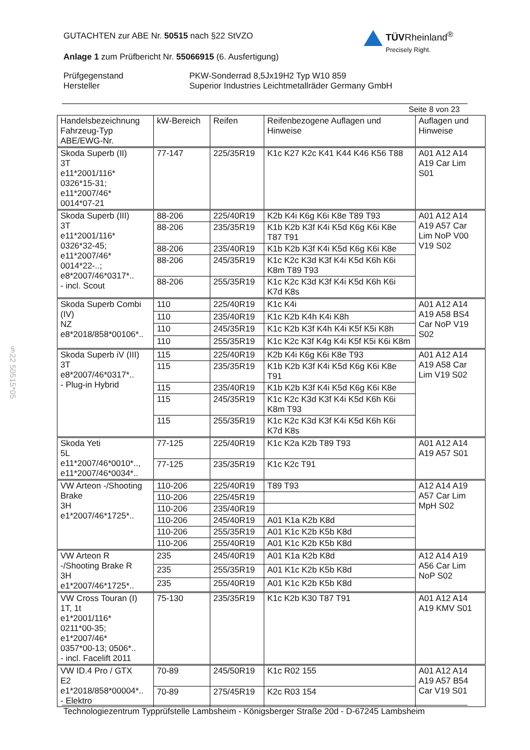GUTACHTEN zur ABE Nr. 50515 nach §22 StVZO
Anlage 1 zum Prüfbericht Nr. 55066915 (6. Ausfertigung)
Prüfgegenstand
Hersteller
PKW-Sonderrad 8,5Jx19H2 Typ W10 859
Superior Industries Leichtmetallräder Germany GmbH
TÜVRheinland<sup>®</sup>
Precisely Right.
Seite 8 von 23
§22 50515*05
| Handelsbezeichnung Fahrzeug-Typ ABE/EWG-Nr. | kW-Bereich | Reifen | Reifenbezogene Auflagen und Hinweise | Auflagen und Hinweise |
| --- | --- | --- | --- | --- |
| Skoda Superb (II) 3T e11*2001/116* 0326*15-31; e11*2007/46* 0014*07-21 | 77-147 | 225/35R19 | K1c K27 K2c K41 K44 K46 K56 T88 | A01 A12 A14 A19 Car Lim S01 |
| Skoda Superb (III) 3T e11*2001/116* 0326*32-45; e11*2007/46* 0014*22-..; e8*2007/46*0317*.. - incl. Scout | 88-206 | 225/40R19 | K2b K4i K6g K6i K8e T89 T93 | A01 A12 A14 A19 A57 Car Lim NoP V00 V19 S02 |
| | 88-206 | 235/35R19 | K1b K2b K3f K4i K5d K6g K6i K8e T87 T91 | |
| | 88-206 | 235/40R19 | K1b K2b K3f K4i K5d K6g K6i K8e | |
| | 88-206 | 245/35R19 | K1c K2c K3d K3f K4i K5d K6h K6i K8m T89 T93 | |
| | 88-206 | 255/35R19 | K1c K2c K3d K3f K4i K5d K6h K6i K7d K8s | |
| Skoda Superb Combi (IV) NZ e8*2018/858*00106*.. | 110 | 225/40R19 | K1c K4i | A01 A12 A14 A19 A58 BS4 Car NoP V19 S02 |
| | 110 | 235/40R19 | K1c K2b K4h K4i K8h | |
| | 110 | 245/35R19 | K1c K2b K3f K4h K4i K5f K5i K8h | |
| | 110 | 255/35R19 | K1c K2c K3f K4g K4i K5f K5i K6i K8m | |
| Skoda Superb iV (III) 3T e8*2007/46*0317*.. - Plug-in Hybrid | 115 | 225/40R19 | K2b K4i K6g K6i K8e T93 | A01 A12 A14 A19 A58 Car Lim V19 S02 |
| | 115 | 235/35R19 | K1b K2b K3f K4i K5d K6g K6i K8e T91 | |
| | 115 | 235/40R19 | K1b K2b K3f K4i K5d K6g K6i K8e | |
| | 115 | 245/35R19 | K1c K2c K3d K3f K4i K5d K6h K6i K8m T93 | |
| | 115 | 255/35R19 | K1c K2c K3d K3f K4i K5d K6h K6i K7d K8s | |
| Skoda Yeti 5L e11*2007/46*0010*.., e11*2007/46*0034*.. | 77-125 | 225/40R19 | K1c K2a K2b T89 T93 | A01 A12 A14 A19 A57 S01 |
| | 77-125 | 235/35R19 | K1c K2c T91 | |
| VW Arteon -/Shooting Brake 3H e1*2007/46*1725*.. | 110-206 | 225/40R19 | T89 T93 | A12 A14 A19 A57 Car Lim MpH S02 |
| | 110-206 | 225/45R19 | | |
| | 110-206 | 235/40R19 | | |
| | 110-206 | 245/40R19 | A01 K1a K2b K8d | |
| | 110-206 | 255/35R19 | A01 K1c K2b K5b K8d | |
| | 110-206 | 255/40R19 | A01 K1c K2b K5b K8d | |
| VW Arteon R -/Shooting Brake R 3H e1*2007/46*1725*.. | 235 | 245/40R19 | A01 K1a K2b K8d | A12 A14 A19 A56 Car Lim NoP S02 |
| | 235 | 255/35R19 | A01 K1c K2b K5b K8d | |
| | 235 | 255/40R19 | A01 K1c K2b K5b K8d | |
| VW Cross Touran (I) 1T, 1t e1*2001/116* 0211*00-35; e1*2007/46* 0357*00-13; 0506*.. - incl. Facelift 2011 | 75-130 | 235/35R19 | K1c K2b K30 T87 T91 | A01 A12 A14 A19 KMV S01 |
| VW ID.4 Pro / GTX E2 e1*2018/858*00004*.. - Elektro | 70-89 | 245/50R19 | K1c R02 155 | A01 A12 A14 A19 A57 B54 Car V19 S01 |
| | 70-89 | 275/45R19 | K2c R03 154 | |
Technologiezentrum Typprüfstelle Lambsheim - Königsberger Straße 20d - D-67245 Lambsheim